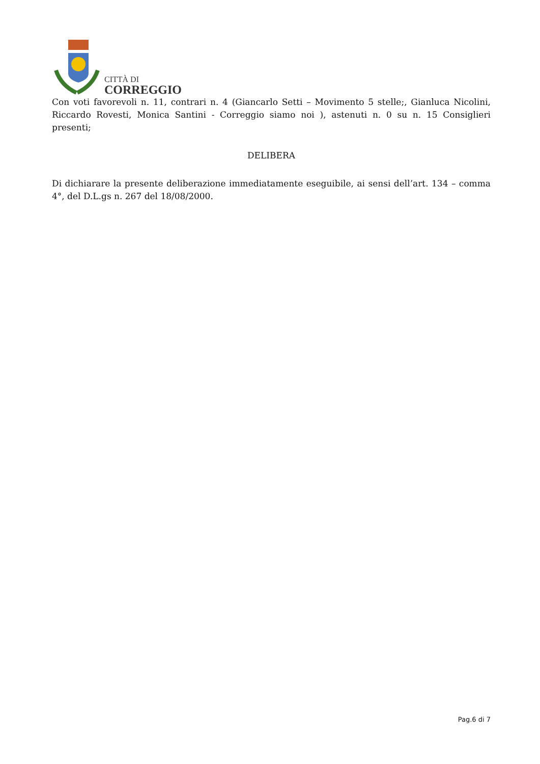CITTÀ DI
CORREGGIO
Con voti favorevoli n. 11, contrari n. 4 (Giancarlo Setti – Movimento 5 stelle;, Gianluca Nicolini, Riccardo Rovesti, Monica Santini - Correggio siamo noi ), astenuti n. 0 su n. 15 Consiglieri presenti;
DELIBERA
Di dichiarare la presente deliberazione immediatamente eseguibile, ai sensi dell’art. 134 – comma 4°, del D.L.gs n. 267 del 18/08/2000.
Pag.6 di 7